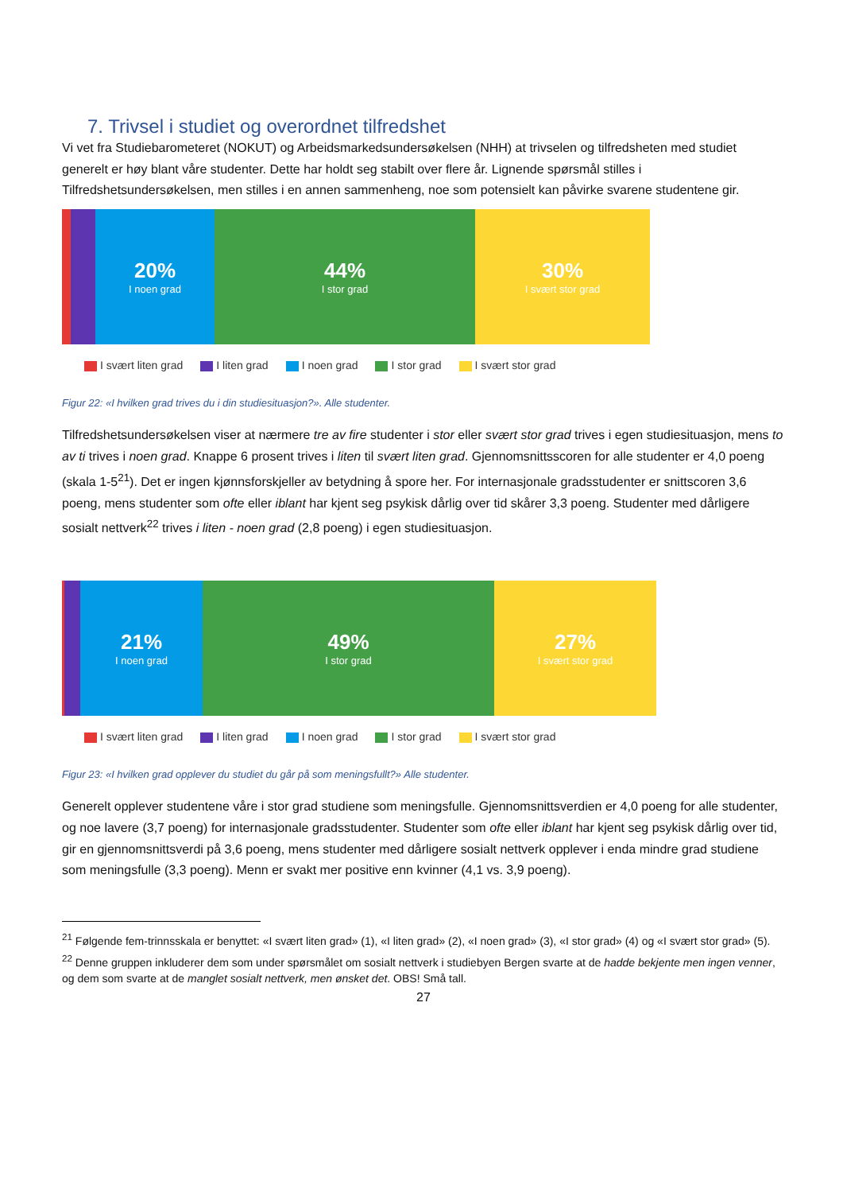7. Trivsel i studiet og overordnet tilfredshet
Vi vet fra Studiebarometeret (NOKUT) og Arbeidsmarkedsundersøkelsen (NHH) at trivselen og tilfredsheten med studiet generelt er høy blant våre studenter. Dette har holdt seg stabilt over flere år. Lignende spørsmål stilles i Tilfredshetsundersøkelsen, men stilles i en annen sammenheng, noe som potensielt kan påvirke svarene studentene gir.
20%
I noen grad
44%
I stor grad
30%
I svært stor grad
I svært liten grad I liten grad I noen grad I stor grad I svært stor grad
Figur 22: «I hvilken grad trives du i din studiesituasjon?». Alle studenter.
Tilfredshetsundersøkelsen viser at nærmere tre av fire studenter i stor eller svært stor grad trives i egen studiesituasjon, mens to av ti trives i noen grad. Knappe 6 prosent trives i liten til svært liten grad. Gjennomsnittsscoren for alle studenter er 4,0 poeng (skala 1-5<sup>21</sup>). Det er ingen kjønnsforskjeller av betydning å spore her. For internasjonale gradsstudenter er snittscoren 3,6 poeng, mens studenter som ofte eller iblant har kjent seg psykisk dårlig over tid skårer 3,3 poeng. Studenter med dårligere sosialt nettverk<sup>22</sup> trives i liten - noen grad (2,8 poeng) i egen studiesituasjon.
21%
I noen grad
49%
I stor grad
27%
I svært stor grad
I svært liten grad I liten grad I noen grad I stor grad I svært stor grad
Figur 23: «I hvilken grad opplever du studiet du går på som meningsfullt?» Alle studenter.
Generelt opplever studentene våre i stor grad studiene som meningsfulle. Gjennomsnittsverdien er 4,0 poeng for alle studenter, og noe lavere (3,7 poeng) for internasjonale gradsstudenter. Studenter som ofte eller iblant har kjent seg psykisk dårlig over tid, gir en gjennomsnittsverdi på 3,6 poeng, mens studenter med dårligere sosialt nettverk opplever i enda mindre grad studiene som meningsfulle (3,3 poeng). Menn er svakt mer positive enn kvinner (4,1 vs. 3,9 poeng).
<sup>21</sup> Følgende fem-trinnsskala er benyttet: «I svært liten grad» (1), «I liten grad» (2), «I noen grad» (3), «I stor grad» (4) og «I svært stor grad» (5).
<sup>22</sup> Denne gruppen inkluderer dem som under spørsmålet om sosialt nettverk i studiebyen Bergen svarte at de hadde bekjente men ingen venner, og dem som svarte at de manglet sosialt nettverk, men ønsket det. OBS! Små tall.
27